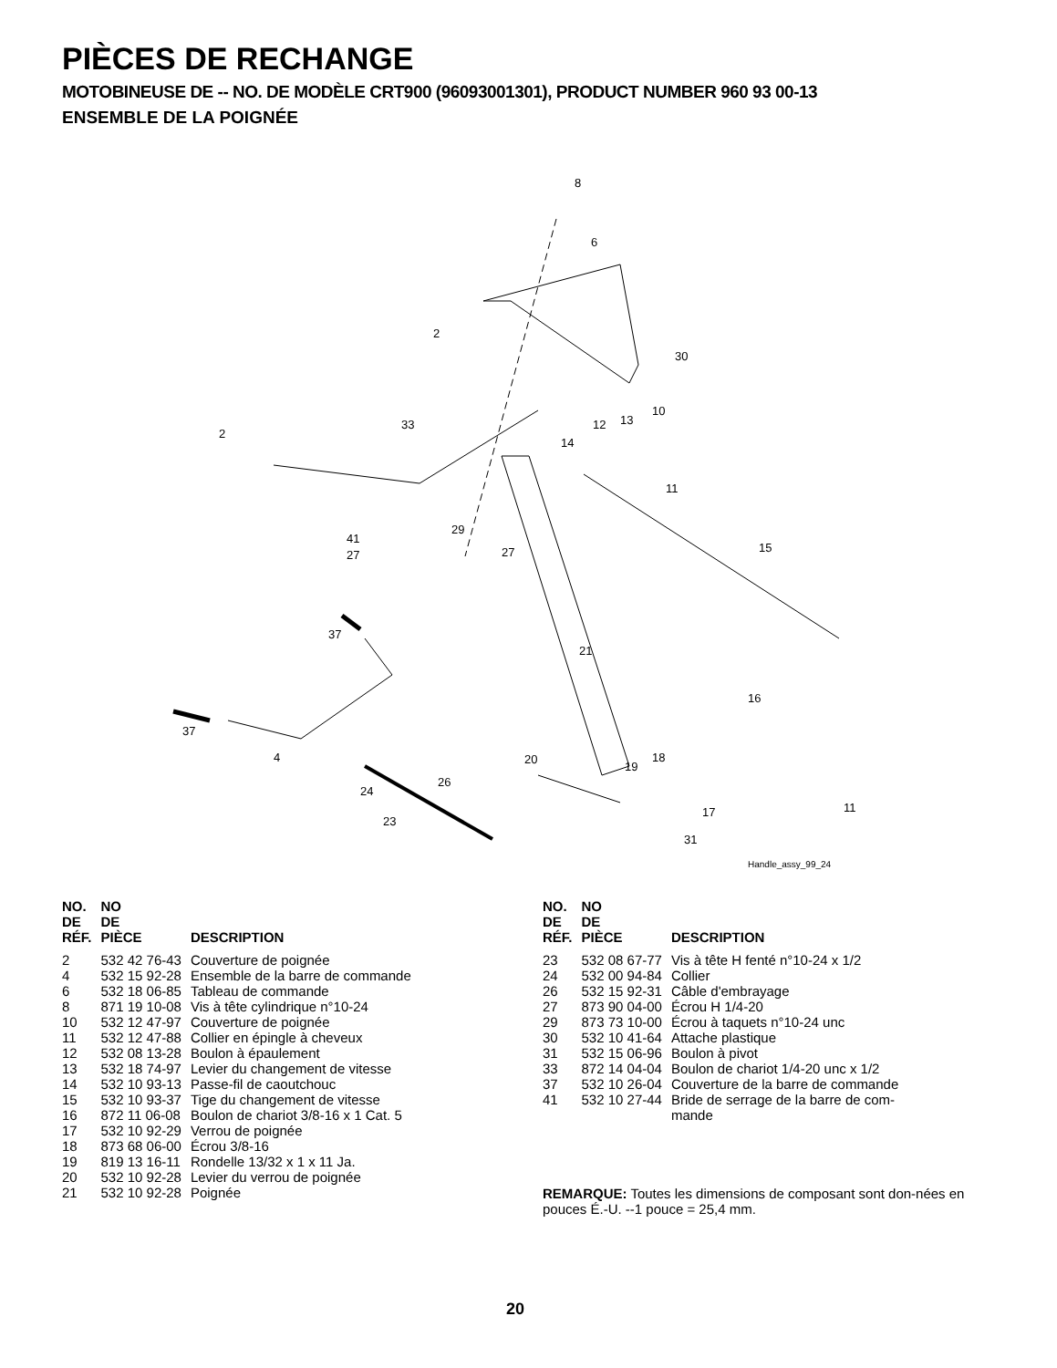PIÈCES DE RECHANGE
MOTOBINEUSE DE -- NO. DE MODÈLE CRT900 (96093001301), PRODUCT NUMBER 960 93 00-13
ENSEMBLE DE LA POIGNÉE
8
6
2
30
2
33
12
13
10
14
11
41
29
27
27
15
21
37
37
4
16
20
19
18
26
24
23
17
11
31
Handle_assy_99_24
| NO. DE RÉF. | NO DE PIÈCE | DESCRIPTION |
| --- | --- | --- |
| 2 | 532 42 76-43 | Couverture de poignée |
| 4 | 532 15 92-28 | Ensemble de la barre de commande |
| 6 | 532 18 06-85 | Tableau de commande |
| 8 | 871 19 10-08 | Vis à tête cylindrique n°10-24 |
| 10 | 532 12 47-97 | Couverture de poignée |
| 11 | 532 12 47-88 | Collier en épingle à cheveux |
| 12 | 532 08 13-28 | Boulon à épaulement |
| 13 | 532 18 74-97 | Levier du changement de vitesse |
| 14 | 532 10 93-13 | Passe-fil de caoutchouc |
| 15 | 532 10 93-37 | Tige du changement de vitesse |
| 16 | 872 11 06-08 | Boulon de chariot 3/8-16 x 1 Cat. 5 |
| 17 | 532 10 92-29 | Verrou de poignée |
| 18 | 873 68 06-00 | Écrou 3/8-16 |
| 19 | 819 13 16-11 | Rondelle 13/32 x 1 x 11 Ja. |
| 20 | 532 10 92-28 | Levier du verrou de poignée |
| 21 | 532 10 92-28 | Poignée |
| NO. DE RÉF. | NO DE PIÈCE | DESCRIPTION |
| --- | --- | --- |
| 23 | 532 08 67-77 | Vis à tête H fenté n°10-24 x 1/2 |
| 24 | 532 00 94-84 | Collier |
| 26 | 532 15 92-31 | Câble d'embrayage |
| 27 | 873 90 04-00 | Écrou H 1/4-20 |
| 29 | 873 73 10-00 | Écrou à taquets n°10-24 unc |
| 30 | 532 10 41-64 | Attache plastique |
| 31 | 532 15 06-96 | Boulon à pivot |
| 33 | 872 14 04-04 | Boulon de chariot 1/4-20 unc x 1/2 |
| 37 | 532 10 26-04 | Couverture de la barre de commande |
| 41 | 532 10 27-44 | Bride de serrage de la barre de com- mande |
REMARQUE: Toutes les dimensions de composant sont don-nées en pouces É.-U. --1 pouce = 25,4 mm.
20